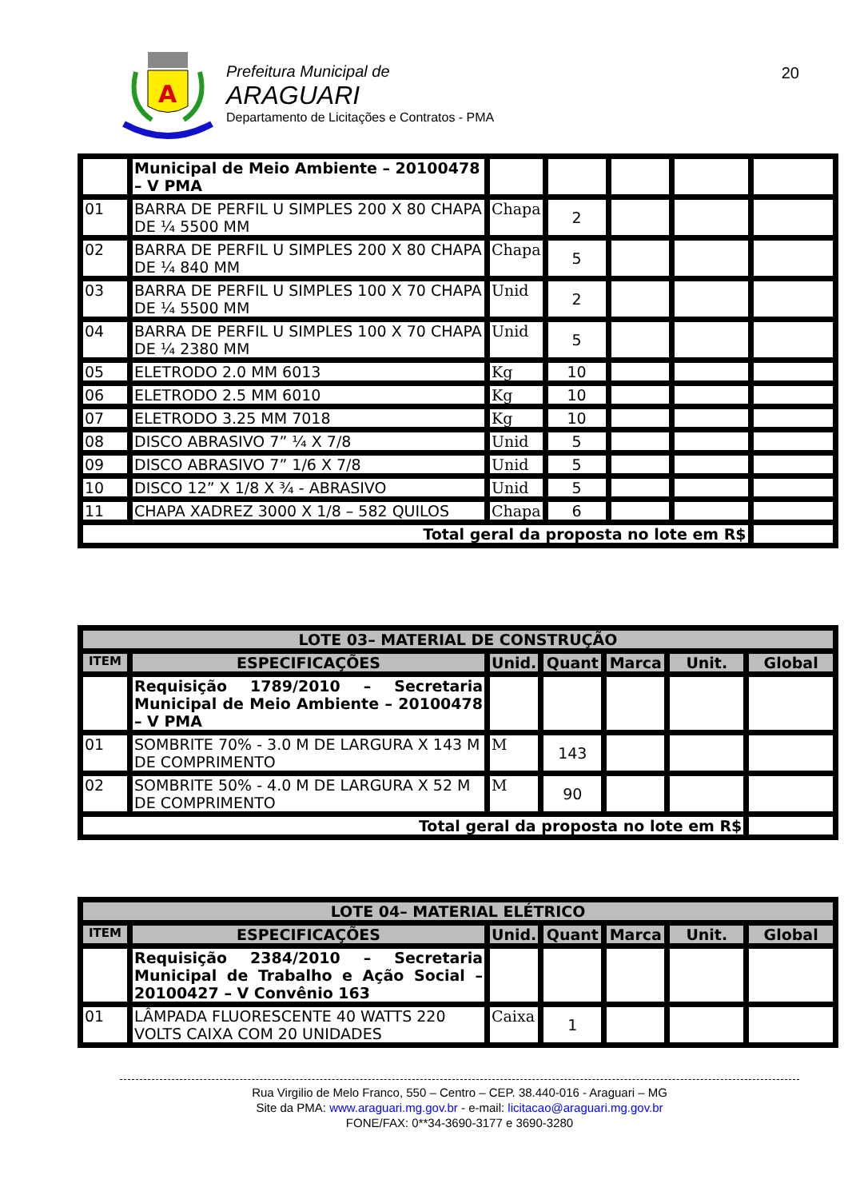A
Prefeitura Municipal de
ARAGUARI
Departamento de Licitações e Contratos - PMA
20
| | Municipal de Meio Ambiente – 20100478 – V PMA | | | | | |
| 01 | BARRA DE PERFIL U SIMPLES 200 X 80 CHAPA DE ¼ 5500 MM | Chapa | 2 | | | |
| 02 | BARRA DE PERFIL U SIMPLES 200 X 80 CHAPA DE ¼ 840 MM | Chapa | 5 | | | |
| 03 | BARRA DE PERFIL U SIMPLES 100 X 70 CHAPA DE ¼ 5500 MM | Unid | 2 | | | |
| 04 | BARRA DE PERFIL U SIMPLES 100 X 70 CHAPA DE ¼ 2380 MM | Unid | 5 | | | |
| 05 | ELETRODO 2.0 MM 6013 | Kg | 10 | | | |
| 06 | ELETRODO 2.5 MM 6010 | Kg | 10 | | | |
| 07 | ELETRODO 3.25 MM 7018 | Kg | 10 | | | |
| 08 | DISCO ABRASIVO 7” ¼ X 7/8 | Unid | 5 | | | |
| 09 | DISCO ABRASIVO 7” 1/6 X 7/8 | Unid | 5 | | | |
| 10 | DISCO 12” X 1/8 X ¾ - ABRASIVO | Unid | 5 | | | |
| 11 | CHAPA XADREZ 3000 X 1/8 – 582 QUILOS | Chapa | 6 | | | |
| Total geral da proposta no lote em R$ | | | | | | |
| LOTE 03– MATERIAL DE CONSTRUÇÃO | | | | | | |
| --- | --- | --- | --- | --- | --- | --- |
| ITEM | ESPECIFICAÇÕES | Unid. | Quant | Marca | Unit. | Global |
| | Requisição 1789/2010 – Secretaria Municipal de Meio Ambiente – 20100478 – V PMA | | | | | |
| 01 | SOMBRITE 70% - 3.0 M DE LARGURA X 143 M DE COMPRIMENTO | M | 143 | | | |
| 02 | SOMBRITE 50% - 4.0 M DE LARGURA X 52 M DE COMPRIMENTO | M | 90 | | | |
| Total geral da proposta no lote em R$ | | | | | | |
| LOTE 04– MATERIAL ELÉTRICO | | | | | | |
| --- | --- | --- | --- | --- | --- | --- |
| ITEM | ESPECIFICAÇÕES | Unid. | Quant | Marca | Unit. | Global |
| | Requisição 2384/2010 – Secretaria Municipal de Trabalho e Ação Social – 20100427 – V Convênio 163 | | | | | |
| 01 | LÂMPADA FLUORESCENTE 40 WATTS 220 VOLTS CAIXA COM 20 UNIDADES | Caixa | 1 | | | |
Rua Virgilio de Melo Franco, 550 – Centro – CEP. 38.440-016 - Araguari – MG
Site da PMA: www.araguari.mg.gov.br - e-mail: licitacao@araguari.mg.gov.br
FONE/FAX: 0**34-3690-3177 e 3690-3280